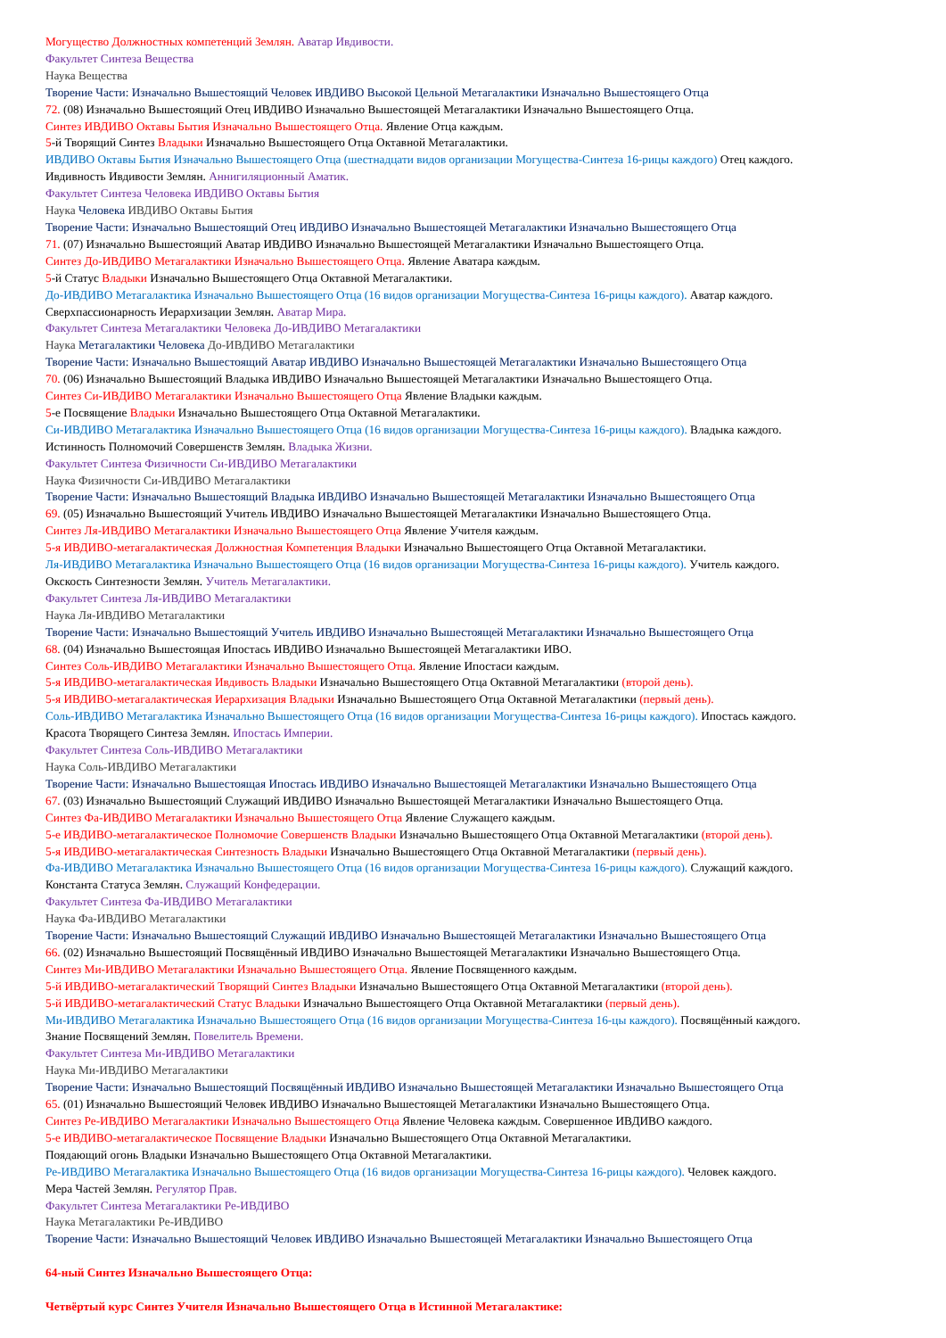Могущество Должностных компетенций Землян. Аватар Ивдивости.
Факультет Синтеза Вещества
Наука Вещества
Творение Части: Изначально Вышестоящий Человек ИВДИВО Высокой Цельной Метагалактики Изначально Вышестоящего Отца
72. (08) Изначально Вышестоящий Отец ИВДИВО Изначально Вышестоящей Метагалактики Изначально Вышестоящего Отца.
Синтез ИВДИВО Октавы Бытия Изначально Вышестоящего Отца. Явление Отца каждым.
5-й Творящий Синтез Владыки Изначально Вышестоящего Отца Октавной Метагалактики.
ИВДИВО Октавы Бытия Изначально Вышестоящего Отца (шестнадцати видов организации Могущества-Синтеза 16-рицы каждого) Отец каждого.
Ивдивность Ивдивости Землян. Аннигиляционный Аматик.
Факультет Синтеза Человека ИВДИВО Октавы Бытия
Наука Человека ИВДИВО Октавы Бытия
Творение Части: Изначально Вышестоящий Отец ИВДИВО Изначально Вышестоящей Метагалактики Изначально Вышестоящего Отца
71. (07) Изначально Вышестоящий Аватар ИВДИВО Изначально Вышестоящей Метагалактики Изначально Вышестоящего Отца.
Синтез До-ИВДИВО Метагалактики Изначально Вышестоящего Отца. Явление Аватара каждым.
5-й Статус Владыки Изначально Вышестоящего Отца Октавной Метагалактики.
До-ИВДИВО Метагалактика Изначально Вышестоящего Отца (16 видов организации Могущества-Синтеза 16-рицы каждого). Аватар каждого.
Сверхпассионарность Иерархизации Землян. Аватар Мира.
Факультет Синтеза Метагалактики Человека До-ИВДИВО Метагалактики
Наука Метагалактики Человека До-ИВДИВО Метагалактики
Творение Части: Изначально Вышестоящий Аватар ИВДИВО Изначально Вышестоящей Метагалактики Изначально Вышестоящего Отца
70. (06) Изначально Вышестоящий Владыка ИВДИВО Изначально Вышестоящей Метагалактики Изначально Вышестоящего Отца.
Синтез Си-ИВДИВО Метагалактики Изначально Вышестоящего Отца Явление Владыки каждым.
5-е Посвящение Владыки Изначально Вышестоящего Отца Октавной Метагалактики.
Си-ИВДИВО Метагалактика Изначально Вышестоящего Отца (16 видов организации Могущества-Синтеза 16-рицы каждого). Владыка каждого.
Истинность Полномочий Совершенств Землян. Владыка Жизни.
Факультет Синтеза Физичности Си-ИВДИВО Метагалактики
Наука Физичности Си-ИВДИВО Метагалактики
Творение Части: Изначально Вышестоящий Владыка ИВДИВО Изначально Вышестоящей Метагалактики Изначально Вышестоящего Отца
69. (05) Изначально Вышестоящий Учитель ИВДИВО Изначально Вышестоящей Метагалактики Изначально Вышестоящего Отца.
Синтез Ля-ИВДИВО Метагалактики Изначально Вышестоящего Отца Явление Учителя каждым.
5-я ИВДИВО-метагалактическая Должностная Компетенция Владыки Изначально Вышестоящего Отца Октавной Метагалактики.
Ля-ИВДИВО Метагалактика Изначально Вышестоящего Отца (16 видов организации Могущества-Синтеза 16-рицы каждого). Учитель каждого.
Окскость Синтезности Землян. Учитель Метагалактики.
Факультет Синтеза Ля-ИВДИВО Метагалактики
Наука Ля-ИВДИВО Метагалактики
Творение Части: Изначально Вышестоящий Учитель ИВДИВО Изначально Вышестоящей Метагалактики Изначально Вышестоящего Отца
68. (04) Изначально Вышестоящая Ипостась ИВДИВО Изначально Вышестоящей Метагалактики ИВО.
Синтез Соль-ИВДИВО Метагалактики Изначально Вышестоящего Отца. Явление Ипостаси каждым.
5-я ИВДИВО-метагалактическая Ивдивость Владыки Изначально Вышестоящего Отца Октавной Метагалактики (второй день).
5-я ИВДИВО-метагалактическая Иерархизация Владыки Изначально Вышестоящего Отца Октавной Метагалактики (первый день).
Соль-ИВДИВО Метагалактика Изначально Вышестоящего Отца (16 видов организации Могущества-Синтеза 16-рицы каждого). Ипостась каждого.
Красота Творящего Синтеза Землян. Ипостась Империи.
Факультет Синтеза Соль-ИВДИВО Метагалактики
Наука Соль-ИВДИВО Метагалактики
Творение Части: Изначально Вышестоящая Ипостась ИВДИВО Изначально Вышестоящей Метагалактики Изначально Вышестоящего Отца
67. (03) Изначально Вышестоящий Служащий ИВДИВО Изначально Вышестоящей Метагалактики Изначально Вышестоящего Отца.
Синтез Фа-ИВДИВО Метагалактики Изначально Вышестоящего Отца Явление Служащего каждым.
5-е ИВДИВО-метагалактическое Полномочие Совершенств Владыки Изначально Вышестоящего Отца Октавной Метагалактики (второй день).
5-я ИВДИВО-метагалактическая Синтезность Владыки Изначально Вышестоящего Отца Октавной Метагалактики (первый день).
Фа-ИВДИВО Метагалактика Изначально Вышестоящего Отца (16 видов организации Могущества-Синтеза 16-рицы каждого). Служащий каждого.
Константа Статуса Землян. Служащий Конфедерации.
Факультет Синтеза Фа-ИВДИВО Метагалактики
Наука Фа-ИВДИВО Метагалактики
Творение Части: Изначально Вышестоящий Служащий ИВДИВО Изначально Вышестоящей Метагалактики Изначально Вышестоящего Отца
66. (02) Изначально Вышестоящий Посвящённый ИВДИВО Изначально Вышестоящей Метагалактики Изначально Вышестоящего Отца.
Синтез Ми-ИВДИВО Метагалактики Изначально Вышестоящего Отца. Явление Посвященного каждым.
5-й ИВДИВО-метагалактический Творящий Синтез Владыки Изначально Вышестоящего Отца Октавной Метагалактики (второй день).
5-й ИВДИВО-метагалактический Статус Владыки Изначально Вышестоящего Отца Октавной Метагалактики (первый день).
Ми-ИВДИВО Метагалактика Изначально Вышестоящего Отца (16 видов организации Могущества-Синтеза 16-цы каждого). Посвящённый каждого.
Знание Посвящений Землян. Повелитель Времени.
Факультет Синтеза Ми-ИВДИВО Метагалактики
Наука Ми-ИВДИВО Метагалактики
Творение Части: Изначально Вышестоящий Посвящённый ИВДИВО Изначально Вышестоящей Метагалактики Изначально Вышестоящего Отца
65. (01) Изначально Вышестоящий Человек ИВДИВО Изначально Вышестоящей Метагалактики Изначально Вышестоящего Отца.
Синтез Ре-ИВДИВО Метагалактики Изначально Вышестоящего Отца Явление Человека каждым. Совершенное ИВДИВО каждого.
5-е ИВДИВО-метагалактическое Посвящение Владыки Изначально Вышестоящего Отца Октавной Метагалактики.
Поядающий огонь Владыки Изначально Вышестоящего Отца Октавной Метагалактики.
Ре-ИВДИВО Метагалактика Изначально Вышестоящего Отца (16 видов организации Могущества-Синтеза 16-рицы каждого). Человек каждого.
Мера Частей Землян. Регулятор Прав.
Факультет Синтеза Метагалактики Ре-ИВДИВО
Наука Метагалактики Ре-ИВДИВО
Творение Части: Изначально Вышестоящий Человек ИВДИВО Изначально Вышестоящей Метагалактики Изначально Вышестоящего Отца
64-ный Синтез Изначально Вышестоящего Отца:
Четвёртый курс Синтез Учителя Изначально Вышестоящего Отца в Истинной Метагалактике: